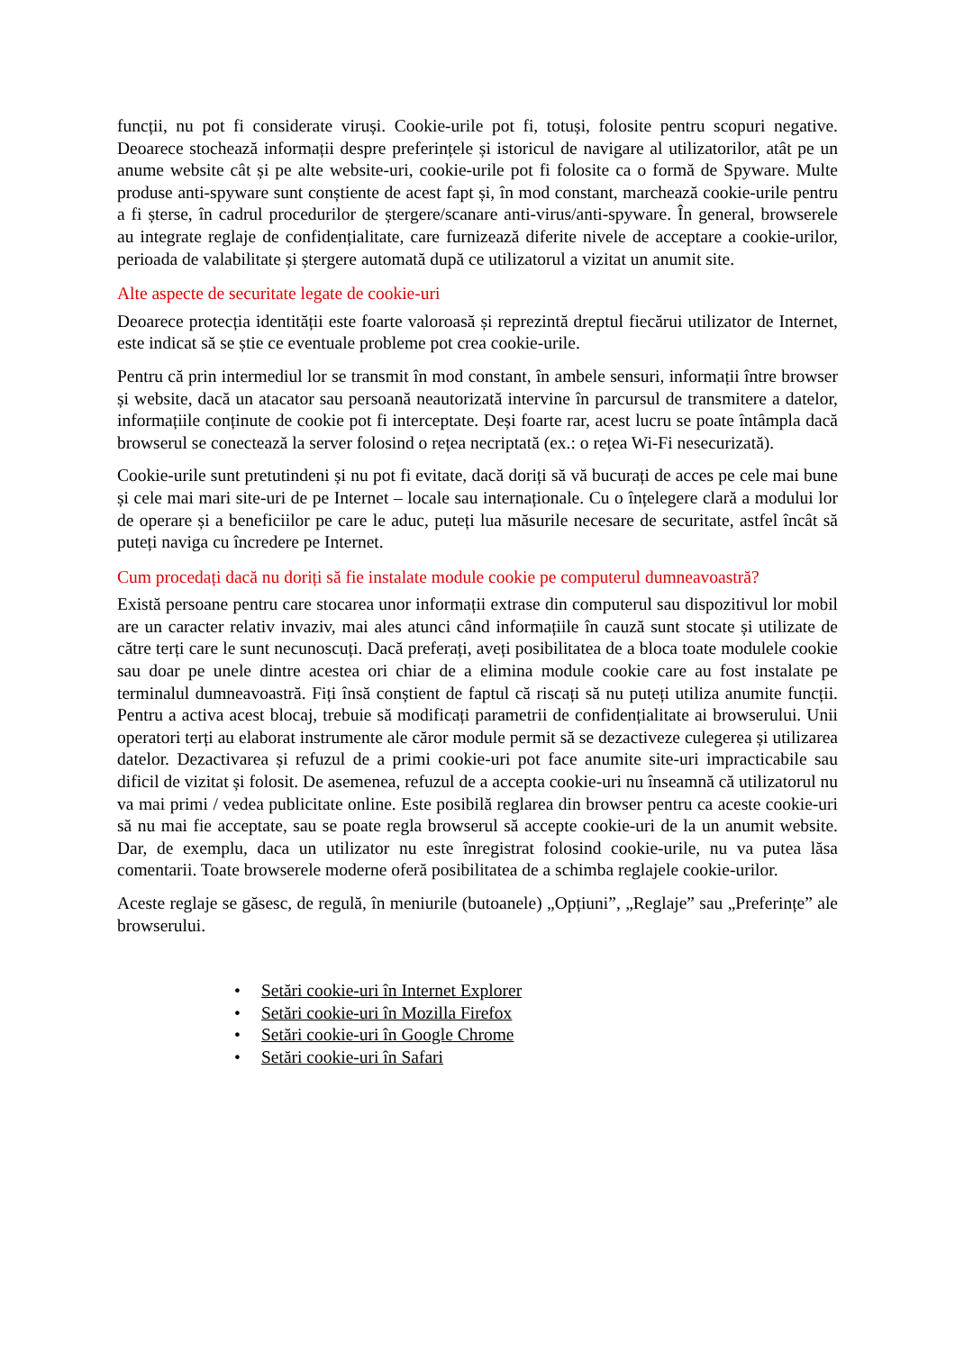funcții, nu pot fi considerate viruși. Cookie-urile pot fi, totuși, folosite pentru scopuri negative. Deoarece stochează informații despre preferințele și istoricul de navigare al utilizatorilor, atât pe un anume website cât și pe alte website-uri, cookie-urile pot fi folosite ca o formă de Spyware. Multe produse anti-spyware sunt conștiente de acest fapt și, în mod constant, marchează cookie-urile pentru a fi șterse, în cadrul procedurilor de ștergere/scanare anti-virus/anti-spyware. În general, browserele au integrate reglaje de confidențialitate, care furnizează diferite nivele de acceptare a cookie-urilor, perioada de valabilitate și ștergere automată după ce utilizatorul a vizitat un anumit site.
Alte aspecte de securitate legate de cookie-uri
Deoarece protecția identității este foarte valoroasă și reprezintă dreptul fiecărui utilizator de Internet, este indicat să se știe ce eventuale probleme pot crea cookie-urile.
Pentru că prin intermediul lor se transmit în mod constant, în ambele sensuri, informații între browser și website, dacă un atacator sau persoană neautorizată intervine în parcursul de transmitere a datelor, informațiile conținute de cookie pot fi interceptate. Deși foarte rar, acest lucru se poate întâmpla dacă browserul se conectează la server folosind o rețea necriptată (ex.: o rețea Wi-Fi nesecurizată).
Cookie-urile sunt pretutindeni și nu pot fi evitate, dacă doriți să vă bucurați de acces pe cele mai bune și cele mai mari site-uri de pe Internet – locale sau internaționale. Cu o înțelegere clară a modului lor de operare și a beneficiilor pe care le aduc, puteți lua măsurile necesare de securitate, astfel încât să puteți naviga cu încredere pe Internet.
Cum procedați dacă nu doriți să fie instalate module cookie pe computerul dumneavoastră?
Există persoane pentru care stocarea unor informații extrase din computerul sau dispozitivul lor mobil are un caracter relativ invaziv, mai ales atunci când informațiile în cauză sunt stocate și utilizate de către terți care le sunt necunoscuți. Dacă preferați, aveți posibilitatea de a bloca toate modulele cookie sau doar pe unele dintre acestea ori chiar de a elimina module cookie care au fost instalate pe terminalul dumneavoastră. Fiți însă conștient de faptul că riscați să nu puteți utiliza anumite funcții. Pentru a activa acest blocaj, trebuie să modificați parametrii de confidențialitate ai browserului. Unii operatori terți au elaborat instrumente ale căror module permit să se dezactiveze culegerea și utilizarea datelor. Dezactivarea și refuzul de a primi cookie-uri pot face anumite site-uri impracticabile sau dificil de vizitat și folosit. De asemenea, refuzul de a accepta cookie-uri nu înseamnă că utilizatorul nu va mai primi / vedea publicitate online. Este posibilă reglarea din browser pentru ca aceste cookie-uri să nu mai fie acceptate, sau se poate regla browserul să accepte cookie-uri de la un anumit website. Dar, de exemplu, daca un utilizator nu este înregistrat folosind cookie-urile, nu va putea lăsa comentarii. Toate browserele moderne oferă posibilitatea de a schimba reglajele cookie-urilor.
Aceste reglaje se găsesc, de regulă, în meniurile (butoanele) „Opțiuni”, „Reglaje” sau „Preferințe” ale browserului.
• Setări cookie-uri în Internet Explorer
• Setări cookie-uri în Mozilla Firefox
• Setări cookie-uri în Google Chrome
• Setări cookie-uri în Safari